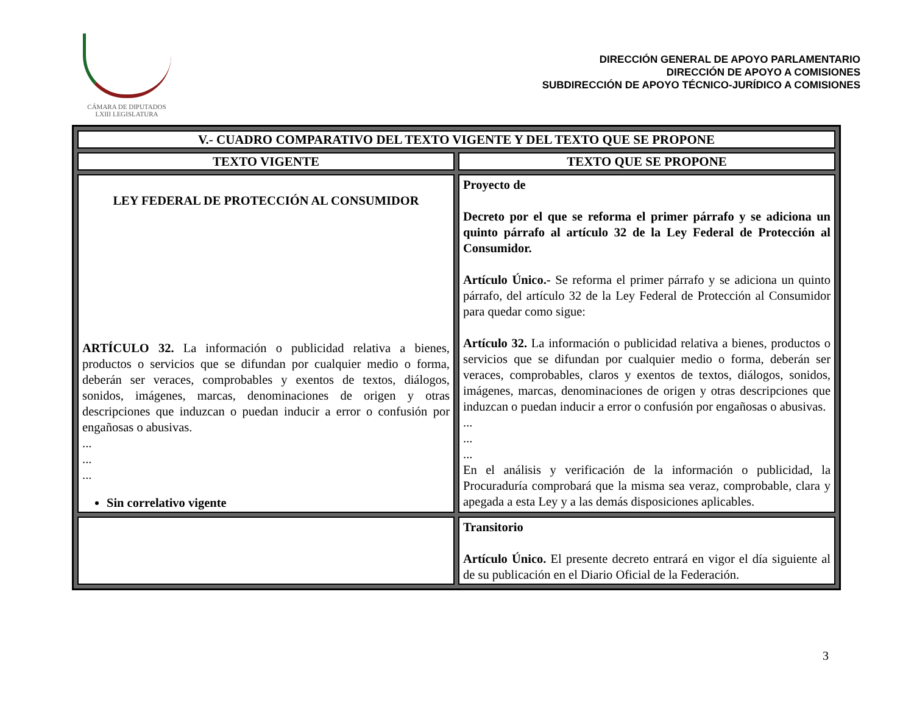CÁMARA DE DIPUTADOS
LXIII LEGISLATURA
DIRECCIÓN GENERAL DE APOYO PARLAMENTARIO
DIRECCIÓN DE APOYO A COMISIONES
SUBDIRECCIÓN DE APOYO TÉCNICO-JURÍDICO A COMISIONES
| V.- CUADRO COMPARATIVO DEL TEXTO VIGENTE Y DEL TEXTO QUE SE PROPONE | |
| --- | --- |
| TEXTO VIGENTE | TEXTO QUE SE PROPONE |
| LEY FEDERAL DE PROTECCIÓN AL CONSUMIDOR ARTÍCULO 32. La información o publicidad relativa a bienes, productos o servicios que se difundan por cualquier medio o forma, deberán ser veraces, comprobables y exentos de textos, diálogos, sonidos, imágenes, marcas, denominaciones de origen y otras descripciones que induzcan o puedan inducir a error o confusión por engañosas o abusivas. ... ... ... Sin correlativo vigente | Proyecto de Decreto por el que se reforma el primer párrafo y se adiciona un quinto párrafo al artículo 32 de la Ley Federal de Protección al Consumidor. Artículo Único.- Se reforma el primer párrafo y se adiciona un quinto párrafo, del artículo 32 de la Ley Federal de Protección al Consumidor para quedar como sigue: Artículo 32. La información o publicidad relativa a bienes, productos o servicios que se difundan por cualquier medio o forma, deberán ser veraces, comprobables, claros y exentos de textos, diálogos, sonidos, imágenes, marcas, denominaciones de origen y otras descripciones que induzcan o puedan inducir a error o confusión por engañosas o abusivas. ... ... ... En el análisis y verificación de la información o publicidad, la Procuraduría comprobará que la misma sea veraz, comprobable, clara y apegada a esta Ley y a las demás disposiciones aplicables. |
| | Transitorio Artículo Único. El presente decreto entrará en vigor el día siguiente al de su publicación en el Diario Oficial de la Federación. |
3